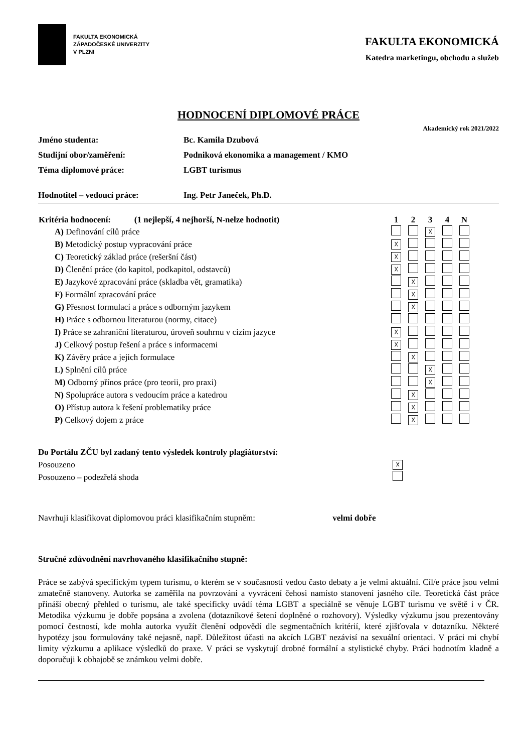FAKULTA EKONOMICKÁ
ZÁPADOČESKÉ UNIVERZITY
V PLZNI
FAKULTA EKONOMICKÁ
Katedra marketingu, obchodu a služeb
HODNOCENÍ DIPLOMOVÉ PRÁCE
Akademický rok 2021/2022
Jméno studenta: Bc. Kamila Dzubová
Studijní obor/zaměření: Podniková ekonomika a management / KMO
Téma diplomové práce: LGBT turismus
Hodnotitel – vedoucí práce: Ing. Petr Janeček, Ph.D.
| Kritéria hodnocení: (1 nejlepší, 4 nejhorší, N-nelze hodnotit) | 1 | 2 | 3 | 4 | N | |
| --- | --- | --- | --- | --- | --- | --- |
| A) Definování cílů práce | | | ☓ | | | |
| B) Metodický postup vypracování práce | ☓ | | | | | |
| C) Teoretický základ práce (rešeršní část) | ☓ | | | | | |
| D) Členění práce (do kapitol, podkapitol, odstavců) | ☓ | | | | | |
| E) Jazykové zpracování práce (skladba vět, gramatika) | | ☓ | | | | |
| F) Formální zpracování práce | | ☓ | | | | |
| G) Přesnost formulací a práce s odborným jazykem | | ☓ | | | | |
| H) Práce s odbornou literaturou (normy, citace) | | | | | | |
| I) Práce se zahraniční literaturou, úroveň souhrnu v cizím jazyce | ☓ | | | | | |
| J) Celkový postup řešení a práce s informacemi | ☓ | | | | | |
| K) Závěry práce a jejich formulace | | ☓ | | | | |
| L) Splnění cílů práce | | | ☓ | | | |
| M) Odborný přínos práce (pro teorii, pro praxi) | | | ☓ | | | |
| N) Spolupráce autora s vedoucím práce a katedrou | | ☓ | | | | |
| O) Přístup autora k řešení problematiky práce | | ☓ | | | | |
| P) Celkový dojem z práce | | ☓ | | | | |
| Do Portálu ZČU byl zadaný tento výsledek kontroly plagiátorství: | |
| Posouzeno | ☓ |
| Posouzeno – podezřelá shoda | |
Navrhuji klasifikovat diplomovou práci klasifikačním stupněm: velmi dobře
Stručné zdůvodnění navrhovaného klasifikačního stupně:
Práce se zabývá specifickým typem turismu, o kterém se v současnosti vedou často debaty a je velmi aktuální. Cíl/e práce jsou velmi zmatečně stanoveny. Autorka se zaměřila na povrzování a vyvrácení čehosi namísto stanovení jasného cíle. Teoretická část práce přináší obecný přehled o turismu, ale také specificky uvádí téma LGBT a speciálně se věnuje LGBT turismu ve světě i v ČR. Metodika výzkumu je dobře popsána a zvolena (dotazníkové šetení doplněné o rozhovory). Výsledky výzkumu jsou prezentovány pomocí čestností, kde mohla autorka využít členění odpovědí dle segmentačních kritérií, které zjišťovala v dotazníku. Některé hypotézy jsou formulovány také nejasně, např. Důležitost účasti na akcích LGBT nezávisí na sexuální orientaci. V práci mi chybí limity výzkumu a aplikace výsledků do praxe. V práci se vyskytují drobné formální a stylistické chyby. Práci hodnotím kladně a doporučuji k obhajobě se známkou velmi dobře.